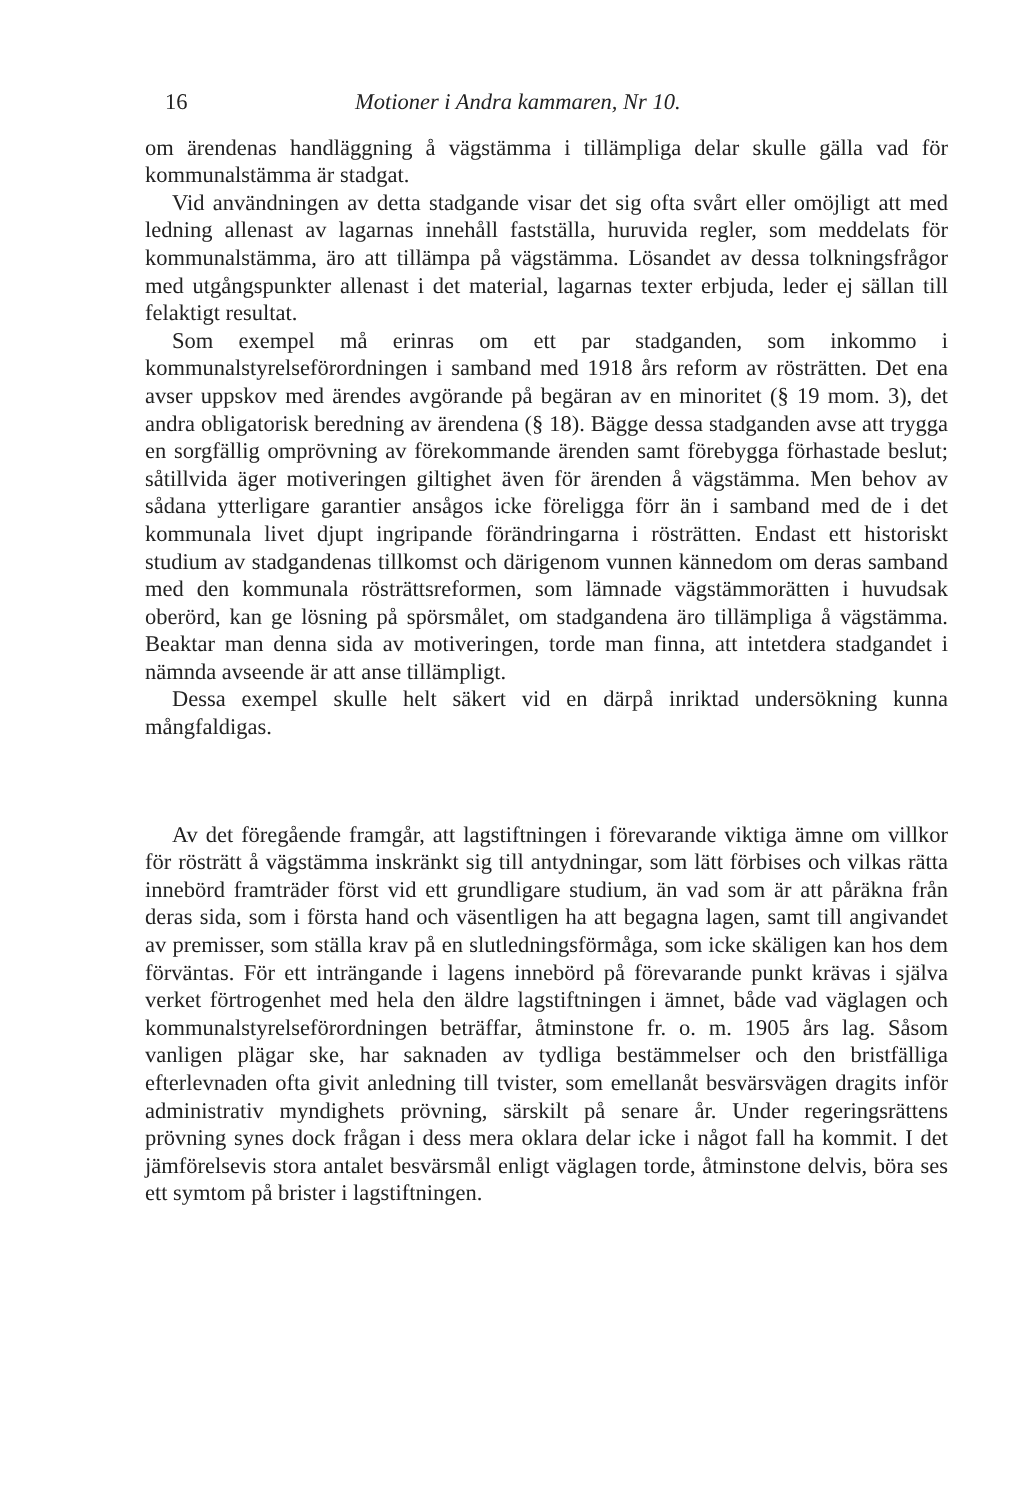16 Motioner i Andra kammaren, Nr 10.
om ärendenas handläggning å vägstämma i tillämpliga delar skulle gälla vad för kommunalstämma är stadgat.
Vid användningen av detta stadgande visar det sig ofta svårt eller omöjligt att med ledning allenast av lagarnas innehåll fastställa, huruvida regler, som meddelats för kommunalstämma, äro att tillämpa på vägstämma. Lösandet av dessa tolkningsfrågor med utgångspunkter allenast i det material, lagarnas texter erbjuda, leder ej sällan till felaktigt resultat.
Som exempel må erinras om ett par stadganden, som inkommo i kommunalstyrelseförordningen i samband med 1918 års reform av rösträtten. Det ena avser uppskov med ärendes avgörande på begäran av en minoritet (§ 19 mom. 3), det andra obligatorisk beredning av ärendena (§ 18). Bägge dessa stadganden avse att trygga en sorgfällig omprövning av förekommande ärenden samt förebygga förhastade beslut; såtillvida äger motiveringen giltighet även för ärenden å vägstämma. Men behov av sådana ytterligare garantier ansågos icke föreligga förr än i samband med de i det kommunala livet djupt ingripande förändringarna i rösträtten. Endast ett historiskt studium av stadgandenas tillkomst och därigenom vunnen kännedom om deras samband med den kommunala rösträttsreformen, som lämnade vägstämmorätten i huvudsak oberörd, kan ge lösning på spörsmålet, om stadgandena äro tillämpliga å vägstämma. Beaktar man denna sida av motiveringen, torde man finna, att intetdera stadgandet i nämnda avseende är att anse tillämpligt.
Dessa exempel skulle helt säkert vid en därpå inriktad undersökning kunna mångfaldigas.
Av det föregående framgår, att lagstiftningen i förevarande viktiga ämne om villkor för rösträtt å vägstämma inskränkt sig till antydningar, som lätt förbises och vilkas rätta innebörd framträder först vid ett grundligare studium, än vad som är att påräkna från deras sida, som i första hand och väsentligen ha att begagna lagen, samt till angivandet av premisser, som ställa krav på en slutledningsförmåga, som icke skäligen kan hos dem förväntas. För ett inträngande i lagens innebörd på förevarande punkt krävas i själva verket förtrogenhet med hela den äldre lagstiftningen i ämnet, både vad väglagen och kommunalstyrelseförordningen beträffar, åtminstone fr. o. m. 1905 års lag. Såsom vanligen plägar ske, har saknaden av tydliga bestämmelser och den bristfälliga efterlevnaden ofta givit anledning till tvister, som emellanåt besvärsvägen dragits inför administrativ myndighets prövning, särskilt på senare år. Under regeringsrättens prövning synes dock frågan i dess mera oklara delar icke i något fall ha kommit. I det jämförelsevis stora antalet besvärsmål enligt väglagen torde, åtminstone delvis, böra ses ett symtom på brister i lagstiftningen.